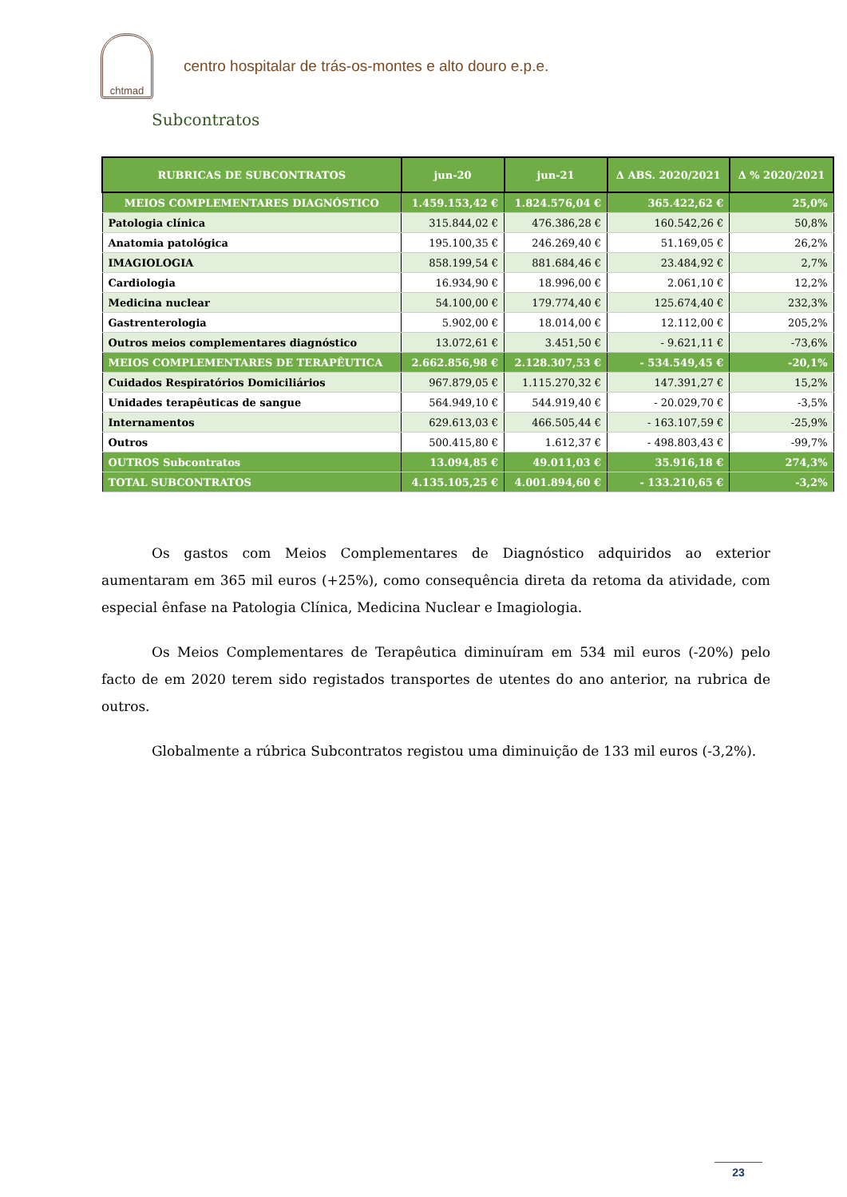chtmad
centro hospitalar de trás-os-montes e alto douro e.p.e.
Subcontratos
| RUBRICAS DE SUBCONTRATOS | jun-20 | jun-21 | Δ ABS. 2020/2021 | Δ % 2020/2021 |
| --- | --- | --- | --- | --- |
| MEIOS COMPLEMENTARES DIAGNÓSTICO | 1.459.153,42 € | 1.824.576,04 € | 365.422,62 € | 25,0% |
| Patologia clínica | 315.844,02 € | 476.386,28 € | 160.542,26 € | 50,8% |
| Anatomia patológica | 195.100,35 € | 246.269,40 € | 51.169,05 € | 26,2% |
| IMAGIOLOGIA | 858.199,54 € | 881.684,46 € | 23.484,92 € | 2,7% |
| Cardiologia | 16.934,90 € | 18.996,00 € | 2.061,10 € | 12,2% |
| Medicina nuclear | 54.100,00 € | 179.774,40 € | 125.674,40 € | 232,3% |
| Gastrenterologia | 5.902,00 € | 18.014,00 € | 12.112,00 € | 205,2% |
| Outros meios complementares diagnóstico | 13.072,61 € | 3.451,50 € | - 9.621,11 € | -73,6% |
| MEIOS COMPLEMENTARES DE TERAPÊUTICA | 2.662.856,98 € | 2.128.307,53 € | - 534.549,45 € | -20,1% |
| Cuidados Respiratórios Domiciliários | 967.879,05 € | 1.115.270,32 € | 147.391,27 € | 15,2% |
| Unidades terapêuticas de sangue | 564.949,10 € | 544.919,40 € | - 20.029,70 € | -3,5% |
| Internamentos | 629.613,03 € | 466.505,44 € | - 163.107,59 € | -25,9% |
| Outros | 500.415,80 € | 1.612,37 € | - 498.803,43 € | -99,7% |
| OUTROS Subcontratos | 13.094,85 € | 49.011,03 € | 35.916,18 € | 274,3% |
| TOTAL SUBCONTRATOS | 4.135.105,25 € | 4.001.894,60 € | - 133.210,65 € | -3,2% |
Os gastos com Meios Complementares de Diagnóstico adquiridos ao exterior aumentaram em 365 mil euros (+25%), como consequência direta da retoma da atividade, com especial ênfase na Patologia Clínica, Medicina Nuclear e Imagiologia.
Os Meios Complementares de Terapêutica diminuíram em 534 mil euros (-20%) pelo facto de em 2020 terem sido registados transportes de utentes do ano anterior, na rubrica de outros.
Globalmente a rúbrica Subcontratos registou uma diminuição de 133 mil euros (-3,2%).
23